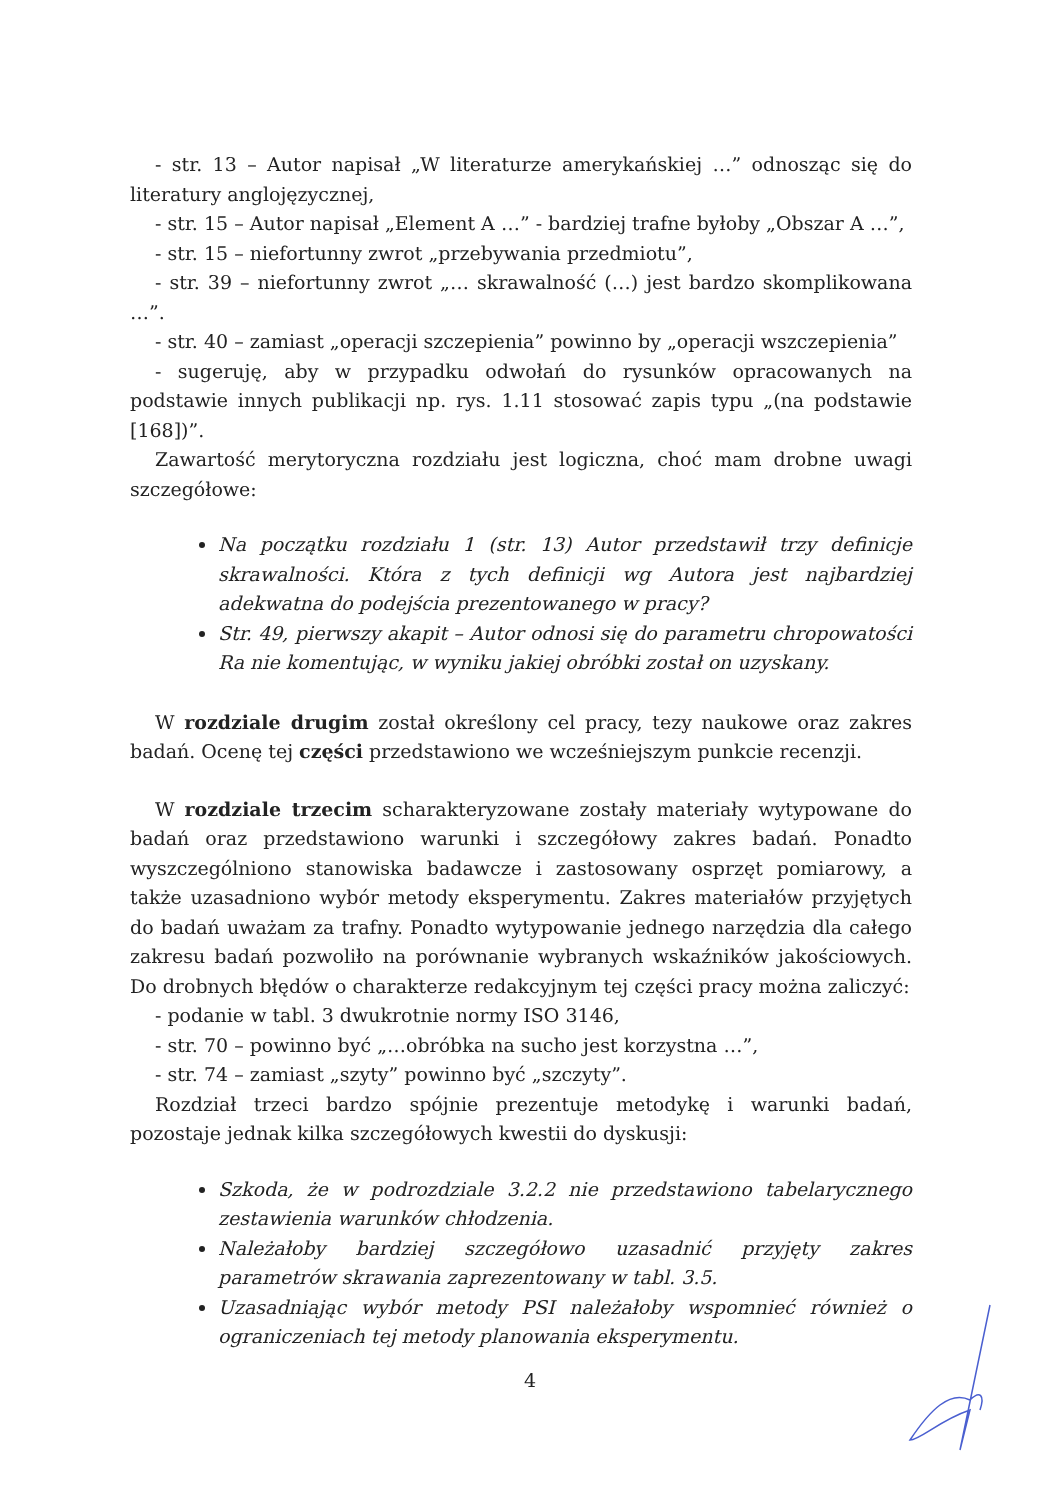- str. 13 – Autor napisał „W literaturze amerykańskiej …” odnosząc się do literatury anglojęzycznej,
- str. 15 – Autor napisał „Element A …” - bardziej trafne byłoby „Obszar A …”,
- str. 15 – niefortunny zwrot „przebywania przedmiotu”,
- str. 39 – niefortunny zwrot „… skrawalność (…) jest bardzo skomplikowana …”.
- str. 40 – zamiast „operacji szczepienia” powinno by „operacji wszczepienia”
- sugeruję, aby w przypadku odwołań do rysunków opracowanych na podstawie innych publikacji np. rys. 1.11 stosować zapis typu „(na podstawie [168])”.
Zawartość merytoryczna rozdziału jest logiczna, choć mam drobne uwagi szczegółowe:
Na początku rozdziału 1 (str. 13) Autor przedstawił trzy definicje skrawalności. Która z tych definicji wg Autora jest najbardziej adekwatna do podejścia prezentowanego w pracy?
Str. 49, pierwszy akapit – Autor odnosi się do parametru chropowatości Ra nie komentując, w wyniku jakiej obróbki został on uzyskany.
W rozdziale drugim został określony cel pracy, tezy naukowe oraz zakres badań. Ocenę tej części przedstawiono we wcześniejszym punkcie recenzji.
W rozdziale trzecim scharakteryzowane zostały materiały wytypowane do badań oraz przedstawiono warunki i szczegółowy zakres badań. Ponadto wyszczególniono stanowiska badawcze i zastosowany osprzęt pomiarowy, a także uzasadniono wybór metody eksperymentu. Zakres materiałów przyjętych do badań uważam za trafny. Ponadto wytypowanie jednego narzędzia dla całego zakresu badań pozwoliło na porównanie wybranych wskaźników jakościowych. Do drobnych błędów o charakterze redakcyjnym tej części pracy można zaliczyć:
- podanie w tabl. 3 dwukrotnie normy ISO 3146,
- str. 70 – powinno być „…obróbka na sucho jest korzystna …”,
- str. 74 – zamiast „szyty” powinno być „szczyty”.
Rozdział trzeci bardzo spójnie prezentuje metodykę i warunki badań, pozostaje jednak kilka szczegółowych kwestii do dyskusji:
Szkoda, że w podrozdziale 3.2.2 nie przedstawiono tabelarycznego zestawienia warunków chłodzenia.
Należałoby bardziej szczegółowo uzasadnić przyjęty zakres parametrów skrawania zaprezentowany w tabl. 3.5.
Uzasadniając wybór metody PSI należałoby wspomnieć również o ograniczeniach tej metody planowania eksperymentu.
4